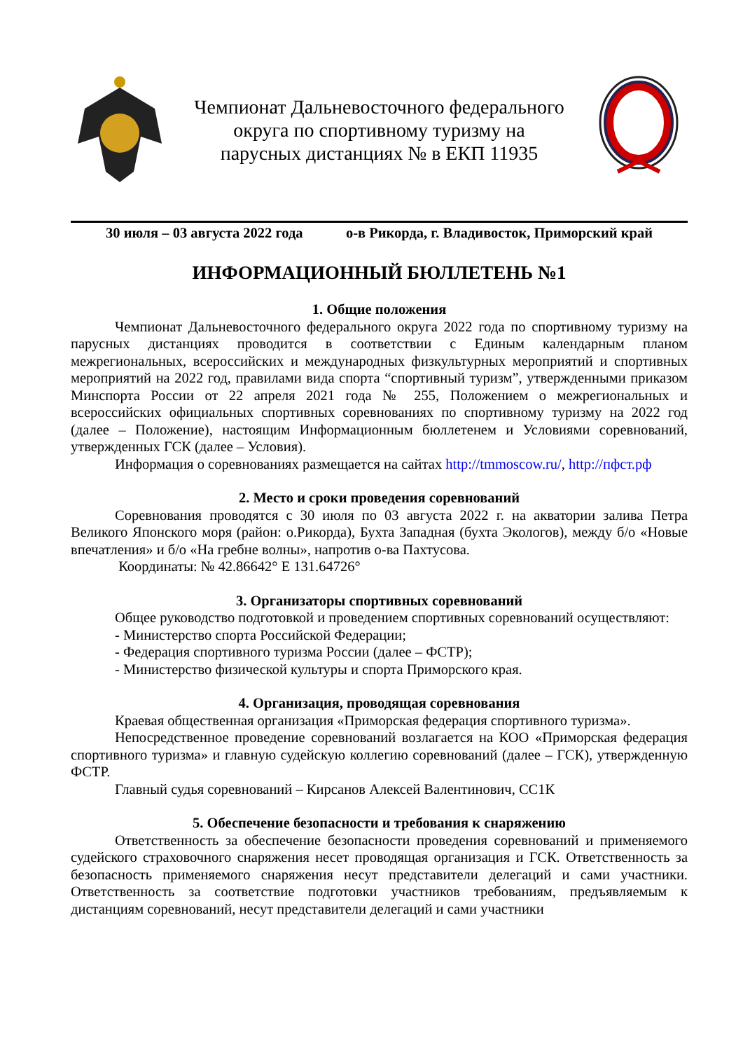Чемпионат Дальневосточного федерального
округа по спортивному туризму на
парусных дистанциях № в ЕКП 11935
30 июля – 03 августа 2022 года о-в Рикорда, г. Владивосток, Приморский край
ИНФОРМАЦИОННЫЙ БЮЛЛЕТЕНЬ №1
1. Общие положения
Чемпионат Дальневосточного федерального округа 2022 года по спортивному туризму на парусных дистанциях проводится в соответствии с Единым календарным планом межрегиональных, всероссийских и международных физкультурных мероприятий и спортивных мероприятий на 2022 год, правилами вида спорта “спортивный туризм”, утвержденными приказом Минспорта России от 22 апреля 2021 года № 255, Положением о межрегиональных и всероссийских официальных спортивных соревнованиях по спортивному туризму на 2022 год (далее – Положение), настоящим Информационным бюллетенем и Условиями соревнований, утвержденных ГСК (далее – Условия).
Информация о соревнованиях размещается на сайтах http://tmmoscow.ru/, http://пфст.рф
2. Место и сроки проведения соревнований
Соревнования проводятся с 30 июля по 03 августа 2022 г. на акватории залива Петра Великого Японского моря (район: о.Рикорда), Бухта Западная (бухта Экологов), между б/о «Новые впечатления» и б/о «На гребне волны», напротив о-ва Пахтусова.
Координаты: № 42.86642° E 131.64726°
3. Организаторы спортивных соревнований
Общее руководство подготовкой и проведением спортивных соревнований осуществляют:
- Министерство спорта Российской Федерации;
- Федерация спортивного туризма России (далее – ФСТР);
- Министерство физической культуры и спорта Приморского края.
4. Организация, проводящая соревнования
Краевая общественная организация «Приморская федерация спортивного туризма».
Непосредственное проведение соревнований возлагается на КОО «Приморская федерация спортивного туризма» и главную судейскую коллегию соревнований (далее – ГСК), утвержденную ФСТР.
Главный судья соревнований – Кирсанов Алексей Валентинович, СС1К
5. Обеспечение безопасности и требования к снаряжению
Ответственность за обеспечение безопасности проведения соревнований и применяемого судейского страховочного снаряжения несет проводящая организация и ГСК. Ответственность за безопасность применяемого снаряжения несут представители делегаций и сами участники. Ответственность за соответствие подготовки участников требованиям, предъявляемым к дистанциям соревнований, несут представители делегаций и сами участники